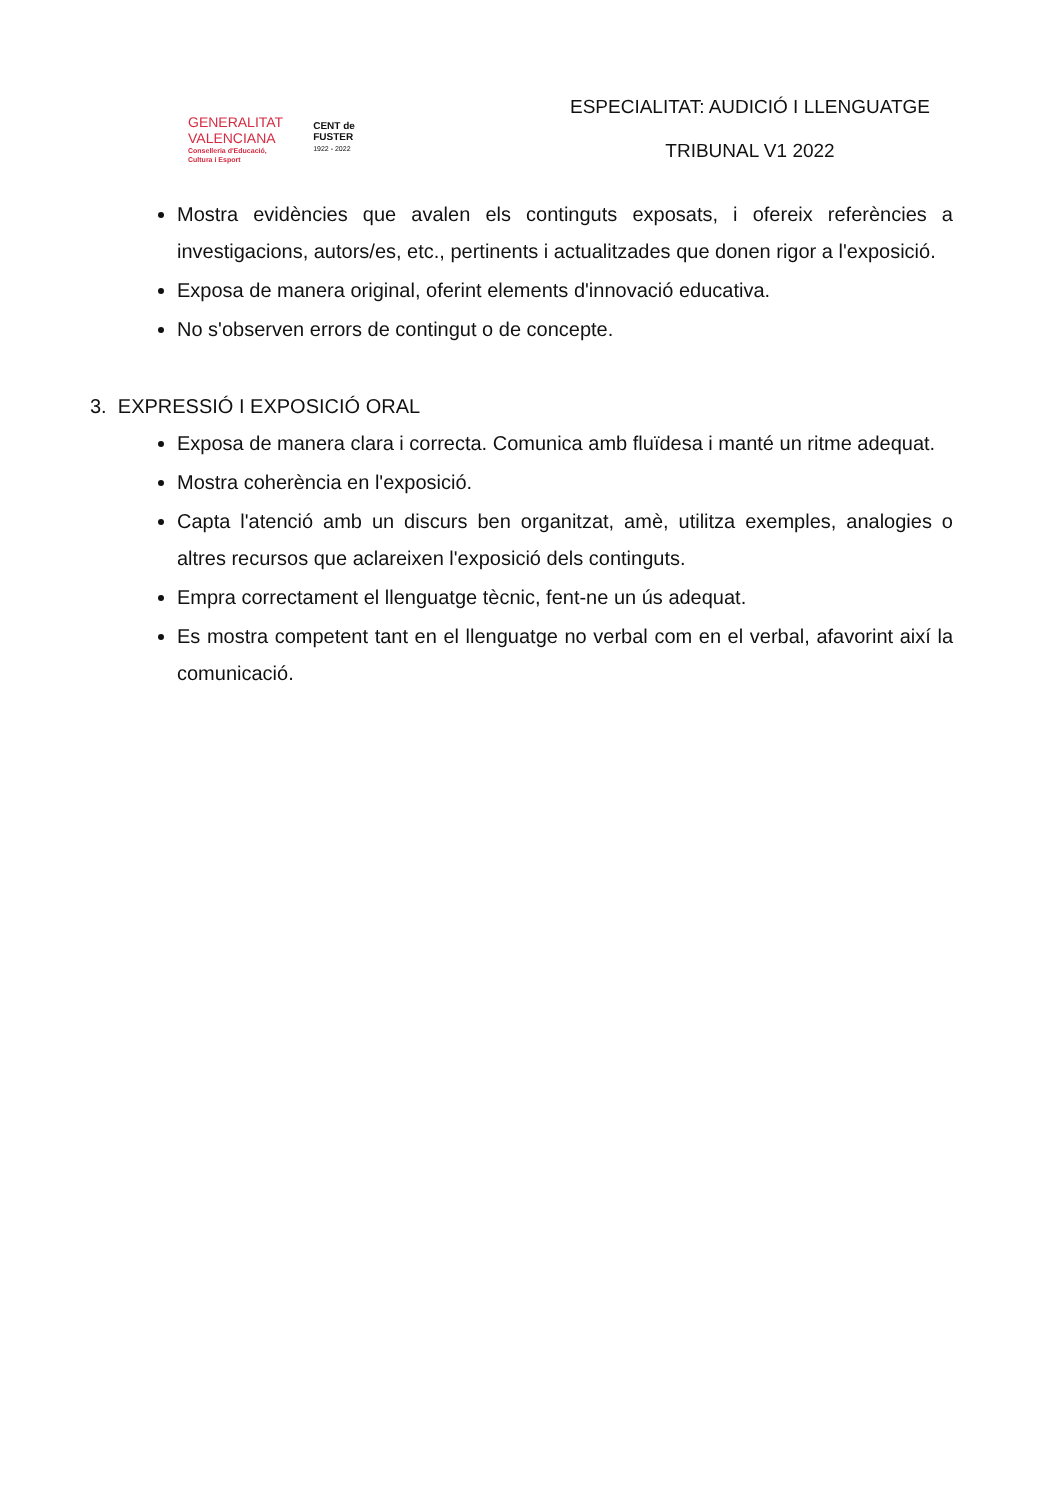GENERALITAT
VALENCIANA
Conselleria d'Educació,
Cultura i Esport
CENT de
FUSTER
1922 - 2022
ESPECIALITAT: AUDICIÓ I LLENGUATGE
TRIBUNAL V1 2022
Mostra evidències que avalen els continguts exposats, i ofereix referències a investigacions, autors/es, etc., pertinents i actualitzades que donen rigor a l'exposició.
Exposa de manera original, oferint elements d'innovació educativa.
No s'observen errors de contingut o de concepte.
3. EXPRESSIÓ I EXPOSICIÓ ORAL
Exposa de manera clara i correcta. Comunica amb fluïdesa i manté un ritme adequat.
Mostra coherència en l'exposició.
Capta l'atenció amb un discurs ben organitzat, amè, utilitza exemples, analogies o altres recursos que aclareixen l'exposició dels continguts.
Empra correctament el llenguatge tècnic, fent-ne un ús adequat.
Es mostra competent tant en el llenguatge no verbal com en el verbal, afavorint així la comunicació.